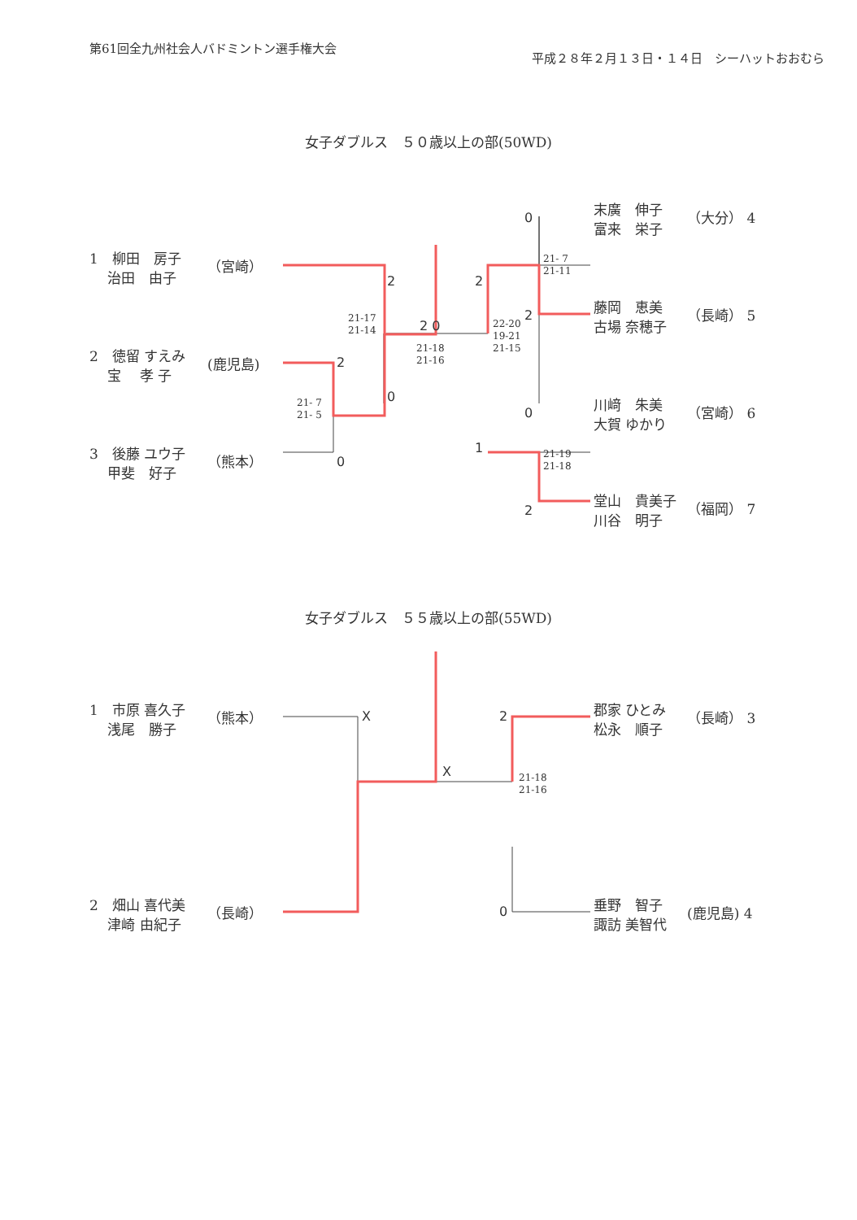第61回全九州社会人バドミントン選手権大会
平成２８年２月１３日・１４日　シーハットおおむら
女子ダブルス　５０歳以上の部(50WD)
1　柳田　房子
　 治田　由子
（宮崎）
2　徳留 すえみ
　 宝　 孝 子
(鹿児島)
3　後藤 ユウ子
　 甲斐　好子
（熊本）
末廣　伸子
富来　栄子
（大分） 4
藤岡　恵美
古場 奈穂子
（長崎） 5
川﨑　朱美
大賀 ゆかり
（宮崎） 6
堂山　貴美子
川谷　明子
（福岡） 7
2
2
0
0
2 0
2
1
0
2
0
2
21-17
21-14
21- 7
21- 5
21-18
21-16
22-20
19-21
21-15
21- 7
21-11
21-19
21-18
女子ダブルス　５５歳以上の部(55WD)
1　市原 喜久子
　 浅尾　勝子
（熊本）
2　畑山 喜代美
　 津崎 由紀子
（長崎）
郡家 ひとみ
松永　順子
（長崎） 3
垂野　智子
諏訪 美智代
(鹿児島) 4
X
X
2
0
21-18
21-16